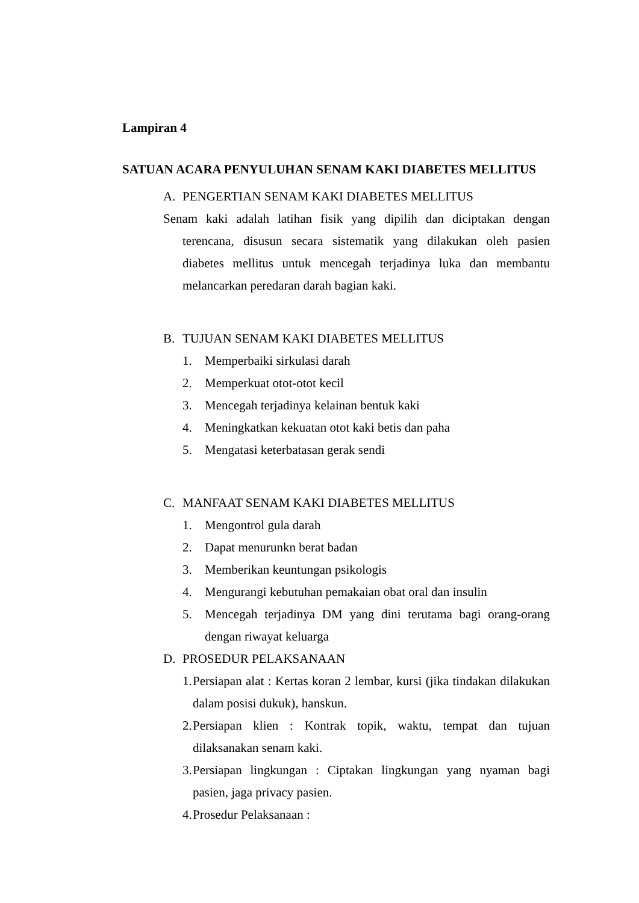Lampiran 4
SATUAN ACARA PENYULUHAN SENAM KAKI DIABETES MELLITUS
A. PENGERTIAN SENAM KAKI DIABETES MELLITUS
Senam kaki adalah latihan fisik yang dipilih dan diciptakan dengan terencana, disusun secara sistematik yang dilakukan oleh pasien diabetes mellitus untuk mencegah terjadinya luka dan membantu melancarkan peredaran darah bagian kaki.
B. TUJUAN SENAM KAKI DIABETES MELLITUS
1. Memperbaiki sirkulasi darah
2. Memperkuat otot-otot kecil
3. Mencegah terjadinya kelainan bentuk kaki
4. Meningkatkan kekuatan otot kaki betis dan paha
5. Mengatasi keterbatasan gerak sendi
C. MANFAAT SENAM KAKI DIABETES MELLITUS
1. Mengontrol gula darah
2. Dapat menurunkn berat badan
3. Memberikan keuntungan psikologis
4. Mengurangi kebutuhan pemakaian obat oral dan insulin
5. Mencegah terjadinya DM yang dini terutama bagi orang-orang dengan riwayat keluarga
D. PROSEDUR PELAKSANAAN
1. Persiapan alat : Kertas koran 2 lembar, kursi (jika tindakan dilakukan dalam posisi dukuk), hanskun.
2. Persiapan klien : Kontrak topik, waktu, tempat dan tujuan dilaksanakan senam kaki.
3. Persiapan lingkungan : Ciptakan lingkungan yang nyaman bagi pasien, jaga privacy pasien.
4. Prosedur Pelaksanaan :